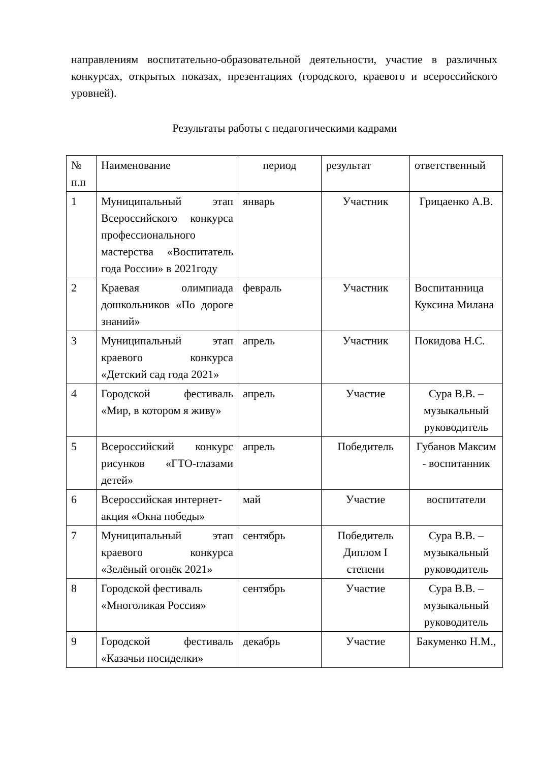направлениям воспитательно-образовательной деятельности, участие в различных конкурсах, открытых показах, презентациях (городского, краевого и всероссийского уровней).
Результаты работы с педагогическими кадрами
| № п.п | Наименование | период | результат | ответственный |
| 1 | Муниципальный этап Всероссийского конкурса профессионального мастерства «Воспитатель года России» в 2021году | январь | Участник | Грицаенко А.В. |
| 2 | Краевая олимпиада дошкольников «По дороге знаний» | февраль | Участник | Воспитанница Куксина Милана |
| 3 | Муниципальный этап краевого конкурса «Детский сад года 2021» | апрель | Участник | Покидова Н.С. |
| 4 | Городской фестиваль «Мир, в котором я живу» | апрель | Участие | Сура В.В. – музыкальный руководитель |
| 5 | Всероссийский конкурс рисунков «ГТО-глазами детей» | апрель | Победитель | Губанов Максим - воспитанник |
| 6 | Всероссийская интернет-акция «Окна победы» | май | Участие | воспитатели |
| 7 | Муниципальный этап краевого конкурса «Зелёный огонёк 2021» | сентябрь | Победитель Диплом I степени | Сура В.В. – музыкальный руководитель |
| 8 | Городской фестиваль «Многоликая Россия» | сентябрь | Участие | Сура В.В. – музыкальный руководитель |
| 9 | Городской фестиваль «Казачьи посиделки» | декабрь | Участие | Бакуменко Н.М., |